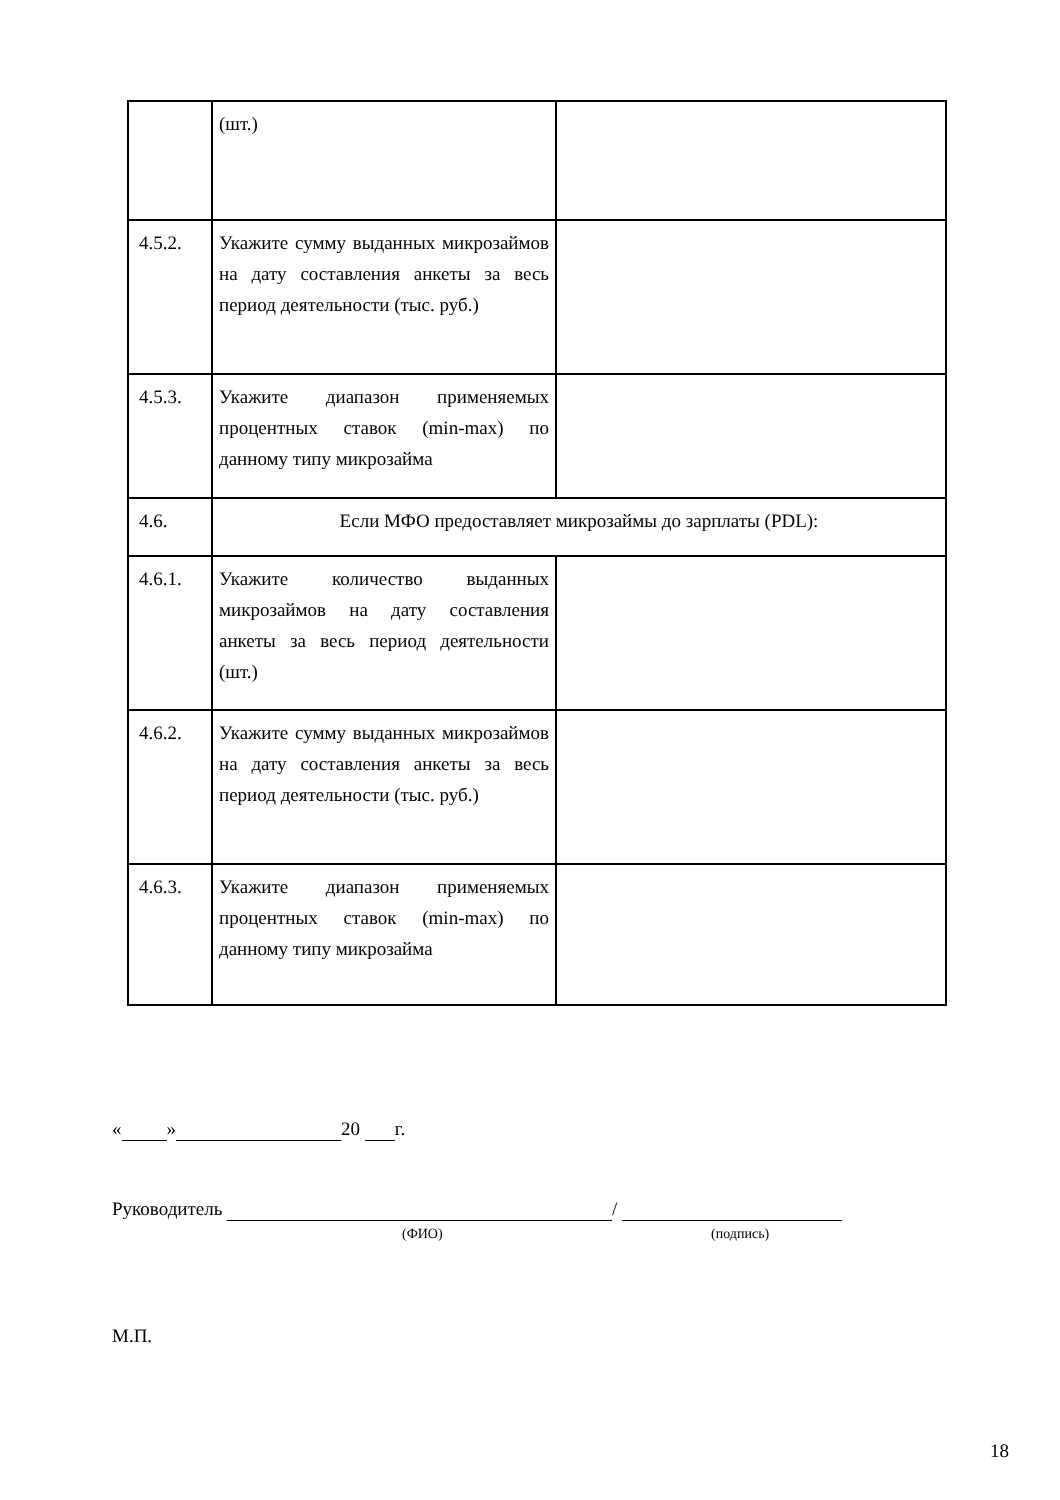| | (шт.) | |
| 4.5.2. | Укажите сумму выданных микрозаймов на дату составления анкеты за весь период деятельности (тыс. руб.) | |
| 4.5.3. | Укажите диапазон применяемых процентных ставок (min-max) по данному типу микрозайма | |
| 4.6. | Если МФО предоставляет микрозаймы до зарплаты (PDL): | |
| 4.6.1. | Укажите количество выданных микрозаймов на дату составления анкеты за весь период деятельности (шт.) | |
| 4.6.2. | Укажите сумму выданных микрозаймов на дату составления анкеты за весь период деятельности (тыс. руб.) | |
| 4.6.3. | Укажите диапазон применяемых процентных ставок (min-max) по данному типу микрозайма | |
« » 20 г.
Руководитель /
(ФИО) (подпись)
М.П.
18